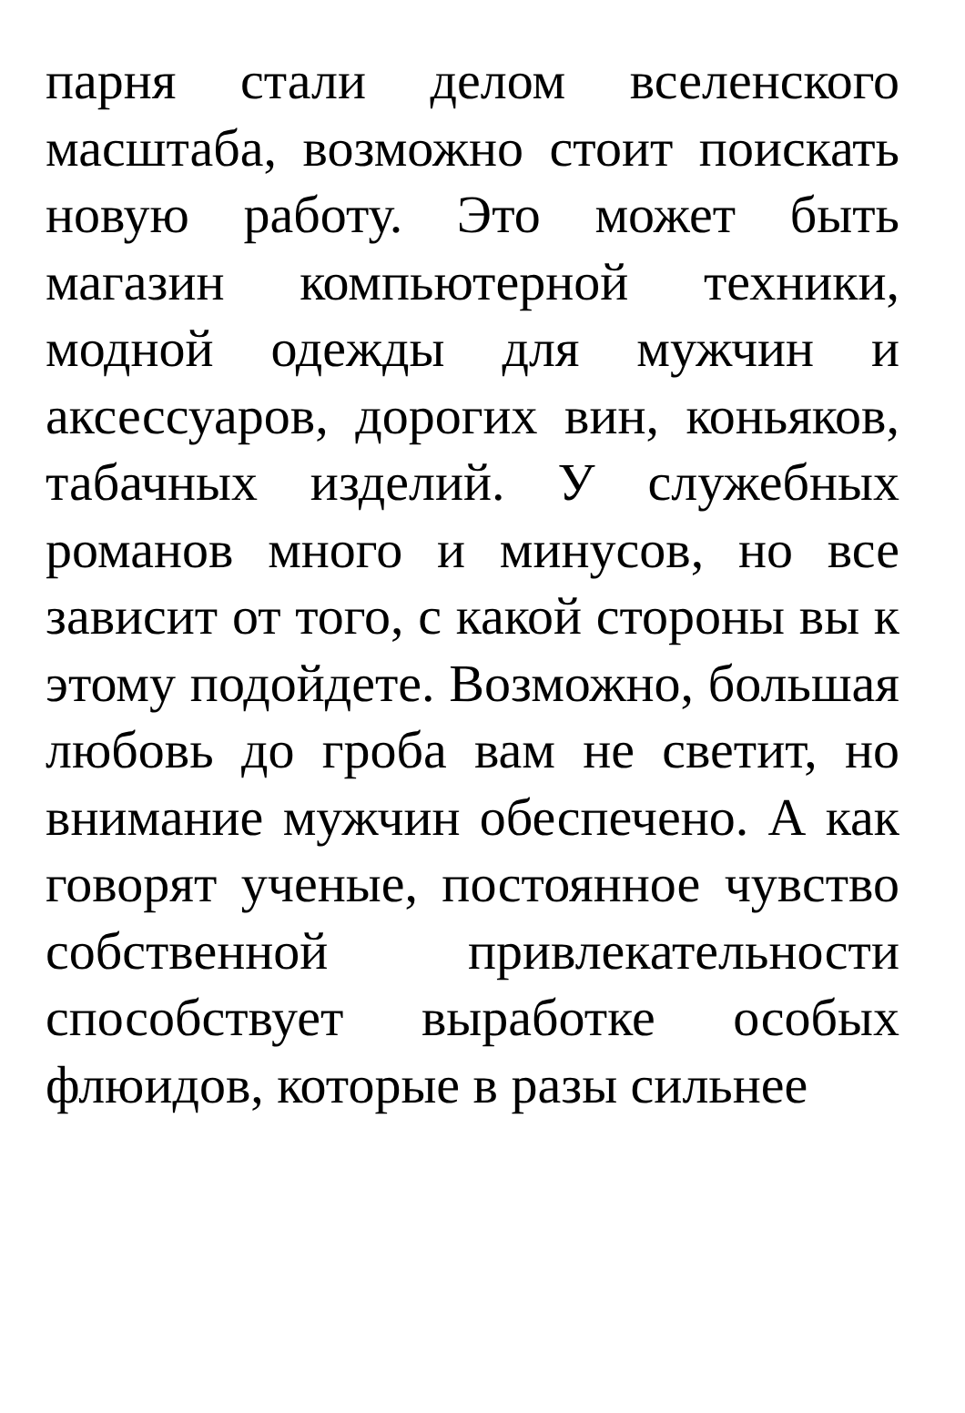парня стали делом вселенского масштаба, возможно стоит поискать новую работу. Это может быть магазин компьютерной техники, модной одежды для мужчин и аксессуаров, дорогих вин, коньяков, табачных изделий. У служебных романов много и минусов, но все зависит от того, с какой стороны вы к этому подойдете. Возможно, большая любовь до гроба вам не светит, но внимание мужчин обеспечено. А как говорят ученые, постоянное чувство собственной привлекательности способствует выработке особых флюидов, которые в разы сильнее